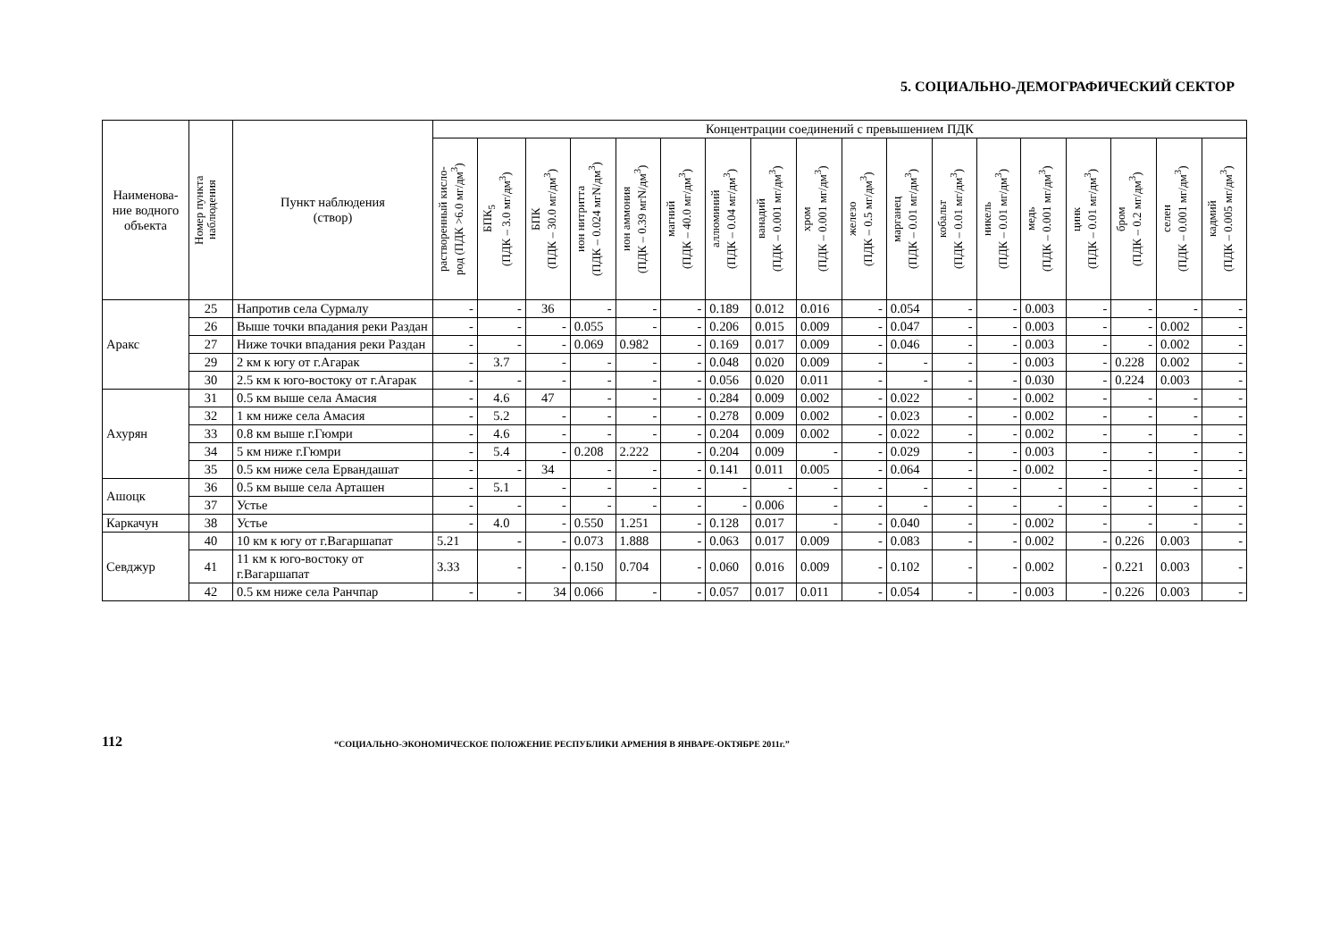5. СОЦИАЛЬНО-ДЕМОГРАФИЧЕСКИЙ СЕКТОР
| Наименова-ние водного объекта | Номер пункта наблюдения | Пункт наблюдения (створ) | Концентрации соединений с превышением ПДК | | | | | | | | | | | | | | | | | |
| --- | --- | --- | --- | --- | --- | --- | --- | --- | --- | --- | --- | --- | --- | --- | --- | --- | --- | --- | --- | --- |
| | | | растворенный кисло- род (ПДК >6.0 мг/дм<sup>3</sup>) | БПК<sub>5</sub> (ПДК – 3.0 мг/дм<sup>3</sup>) | БПК (ПДК – 30.0 мг/дм<sup>3</sup>) | ион нитритта (ПДК – 0.024 мгN/дм<sup>3</sup>) | ион аммония (ПДК – 0.39 мгN/дм<sup>3</sup>) | магний (ПДК – 40.0 мг/дм<sup>3</sup>) | аллюминий (ПДК – 0.04 мг/дм<sup>3</sup>) | ванадий (ПДК – 0.001 мг/дм<sup>3</sup>) | хром (ПДК – 0.001 мг/дм<sup>3</sup>) | железо (ПДК – 0.5 мг/дм<sup>3</sup>) | марганец (ПДК – 0.01 мг/дм<sup>3</sup>) | кобальт (ПДК – 0.01 мг/дм<sup>3</sup>) | никель (ПДК – 0.01 мг/дм<sup>3</sup>) | медь (ПДК – 0.001 мг/дм<sup>3</sup>) | цинк (ПДК – 0.01 мг/дм<sup>3</sup>) | бром (ПДК – 0.2 мг/дм<sup>3</sup>) | селен (ПДК – 0.001 мг/дм<sup>3</sup>) | кадмий (ПДК – 0.005 мг/дм<sup>3</sup>) |
| Аракс | 25 | Напротив села Сурмалу | - | - | 36 | - | - | - | 0.189 | 0.012 | 0.016 | - | 0.054 | - | - | 0.003 | - | - | - | - |
| | 26 | Выше точки впадания реки Раздан | - | - | - | 0.055 | - | - | 0.206 | 0.015 | 0.009 | - | 0.047 | - | - | 0.003 | - | - | 0.002 | - |
| | 27 | Ниже точки впадания реки Раздан | - | - | - | 0.069 | 0.982 | - | 0.169 | 0.017 | 0.009 | - | 0.046 | - | - | 0.003 | - | - | 0.002 | - |
| | 29 | 2 км к югу от г.Агарак | - | 3.7 | - | - | - | - | 0.048 | 0.020 | 0.009 | - | - | - | - | 0.003 | - | 0.228 | 0.002 | - |
| | 30 | 2.5 км к юго-востоку от г.Агарак | - | - | - | - | - | - | 0.056 | 0.020 | 0.011 | - | - | - | - | 0.030 | - | 0.224 | 0.003 | - |
| Ахурян | 31 | 0.5 км выше села Амасия | - | 4.6 | 47 | - | - | - | 0.284 | 0.009 | 0.002 | - | 0.022 | - | - | 0.002 | - | - | - | - |
| | 32 | 1 км ниже села Амасия | - | 5.2 | - | - | - | - | 0.278 | 0.009 | 0.002 | - | 0.023 | - | - | 0.002 | - | - | - | - |
| | 33 | 0.8 км выше г.Гюмри | - | 4.6 | - | - | - | - | 0.204 | 0.009 | 0.002 | - | 0.022 | - | - | 0.002 | - | - | - | - |
| | 34 | 5 км ниже г.Гюмри | - | 5.4 | - | 0.208 | 2.222 | - | 0.204 | 0.009 | - | - | 0.029 | - | - | 0.003 | - | - | - | - |
| | 35 | 0.5 км ниже села Ервандашат | - | - | 34 | - | - | - | 0.141 | 0.011 | 0.005 | - | 0.064 | - | - | 0.002 | - | - | - | - |
| Ашоцк | 36 | 0.5 км выше села Арташен | - | 5.1 | - | - | - | - | - | - | - | - | - | - | - | - | - | - | - | - |
| | 37 | Устье | - | - | - | - | - | - | - | 0.006 | - | - | - | - | - | - | - | - | - | - |
| Каркачун | 38 | Устье | - | 4.0 | - | 0.550 | 1.251 | - | 0.128 | 0.017 | - | - | 0.040 | - | - | 0.002 | - | - | - | - |
| Севджур | 40 | 10 км к югу от г.Вагаршапат | 5.21 | - | - | 0.073 | 1.888 | - | 0.063 | 0.017 | 0.009 | - | 0.083 | - | - | 0.002 | - | 0.226 | 0.003 | - |
| | 41 | 11 км к юго-востоку от г.Вагаршапат | 3.33 | - | - | 0.150 | 0.704 | - | 0.060 | 0.016 | 0.009 | - | 0.102 | - | - | 0.002 | - | 0.221 | 0.003 | - |
| | 42 | 0.5 км ниже села Ранчпар | - | - | 34 | 0.066 | - | - | 0.057 | 0.017 | 0.011 | - | 0.054 | - | - | 0.003 | - | 0.226 | 0.003 | - |
112
“СОЦИАЛЬНО-ЭКОНОМИЧЕСКОЕ ПОЛОЖЕНИЕ РЕСПУБЛИКИ АРМЕНИЯ В ЯНВАРЕ-ОКТЯБРЕ 2011г.”